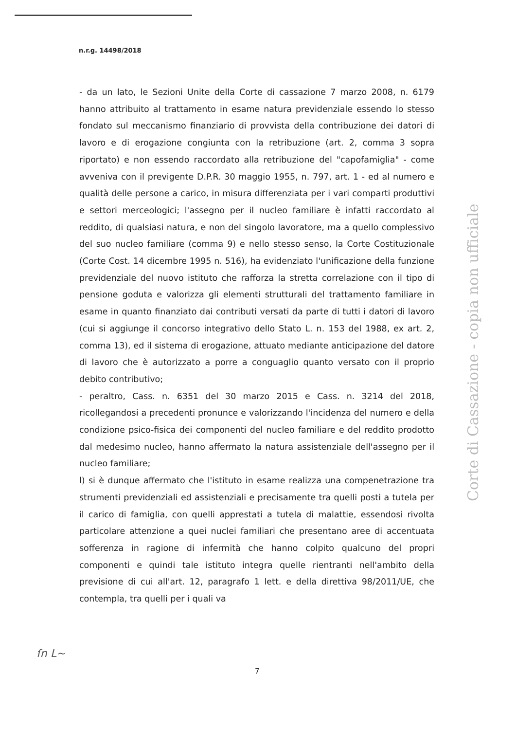n.r.g. 14498/2018
- da un lato, le Sezioni Unite della Corte di cassazione 7 marzo 2008, n. 6179 hanno attribuito al trattamento in esame natura previdenziale essendo lo stesso fondato sul meccanismo finanziario di provvista della contribuzione dei datori di lavoro e di erogazione congiunta con la retribuzione (art. 2, comma 3 sopra riportato) e non essendo raccordato alla retribuzione del "capofamiglia" - come avveniva con il previgente D.P.R. 30 maggio 1955, n. 797, art. 1 - ed al numero e qualità delle persone a carico, in misura differenziata per i vari comparti produttivi e settori merceologici; l'assegno per il nucleo familiare è infatti raccordato al reddito, di qualsiasi natura, e non del singolo lavoratore, ma a quello complessivo del suo nucleo familiare (comma 9) e nello stesso senso, la Corte Costituzionale (Corte Cost. 14 dicembre 1995 n. 516), ha evidenziato l'unificazione della funzione previdenziale del nuovo istituto che rafforza la stretta correlazione con il tipo di pensione goduta e valorizza gli elementi strutturali del trattamento familiare in esame in quanto finanziato dai contributi versati da parte di tutti i datori di lavoro (cui si aggiunge il concorso integrativo dello Stato L. n. 153 del 1988, ex art. 2, comma 13), ed il sistema di erogazione, attuato mediante anticipazione del datore di lavoro che è autorizzato a porre a conguaglio quanto versato con il proprio debito contributivo;
- peraltro, Cass. n. 6351 del 30 marzo 2015 e Cass. n. 3214 del 2018, ricollegandosi a precedenti pronunce e valorizzando l'incidenza del numero e della condizione psico-fisica dei componenti del nucleo familiare e del reddito prodotto dal medesimo nucleo, hanno affermato la natura assistenziale dell'assegno per il nucleo familiare;
l) si è dunque affermato che l'istituto in esame realizza una compenetrazione tra strumenti previdenziali ed assistenziali e precisamente tra quelli posti a tutela per il carico di famiglia, con quelli apprestati a tutela di malattie, essendosi rivolta particolare attenzione a quei nuclei familiari che presentano aree di accentuata sofferenza in ragione di infermità che hanno colpito qualcuno del propri componenti e quindi tale istituto integra quelle rientranti nell'ambito della previsione di cui all'art. 12, paragrafo 1 lett. e della direttiva 98/2011/UE, che contempla, tra quelli per i quali va
Corte di Cassazione - copia non ufficiale
ſn L~
7